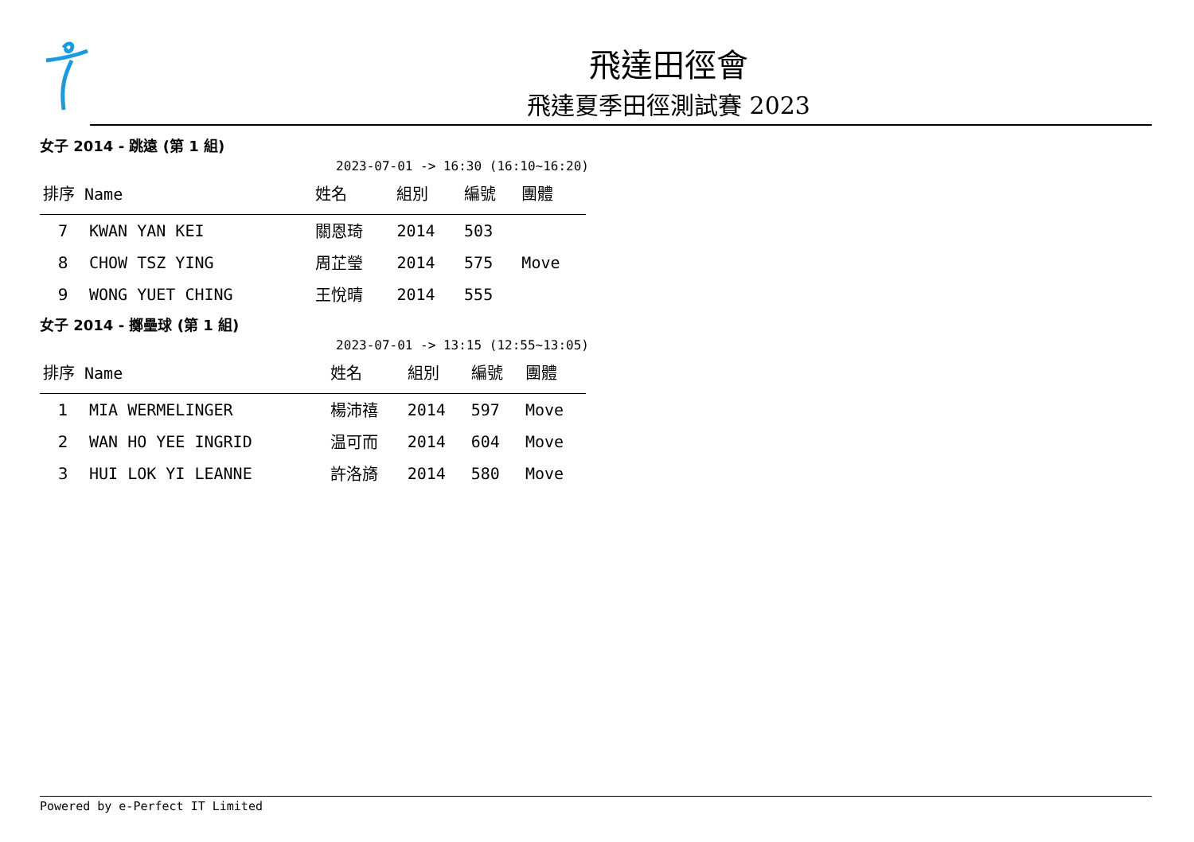飛達田徑會
飛達夏季田徑測試賽 2023
女子 2014 - 跳遠 (第 1 組)
2023-07-01 -> 16:30 (16:10~16:20)
| 排序 Name | | 姓名 | 組別 | 編號 | 團體 |
| --- | --- | --- | --- | --- | --- |
| 7 | KWAN YAN KEI | 關恩琦 | 2014 | 503 | |
| 8 | CHOW TSZ YING | 周芷瑩 | 2014 | 575 | Move |
| 9 | WONG YUET CHING | 王悅晴 | 2014 | 555 | |
女子 2014 - 擲壘球 (第 1 組)
2023-07-01 -> 13:15 (12:55~13:05)
| 排序 Name | | 姓名 | 組別 | 編號 | 團體 |
| --- | --- | --- | --- | --- | --- |
| 1 | MIA WERMELINGER | 楊沛禧 | 2014 | 597 | Move |
| 2 | WAN HO YEE INGRID | 温可而 | 2014 | 604 | Move |
| 3 | HUI LOK YI LEANNE | 許洛旖 | 2014 | 580 | Move |
Powered by e-Perfect IT Limited